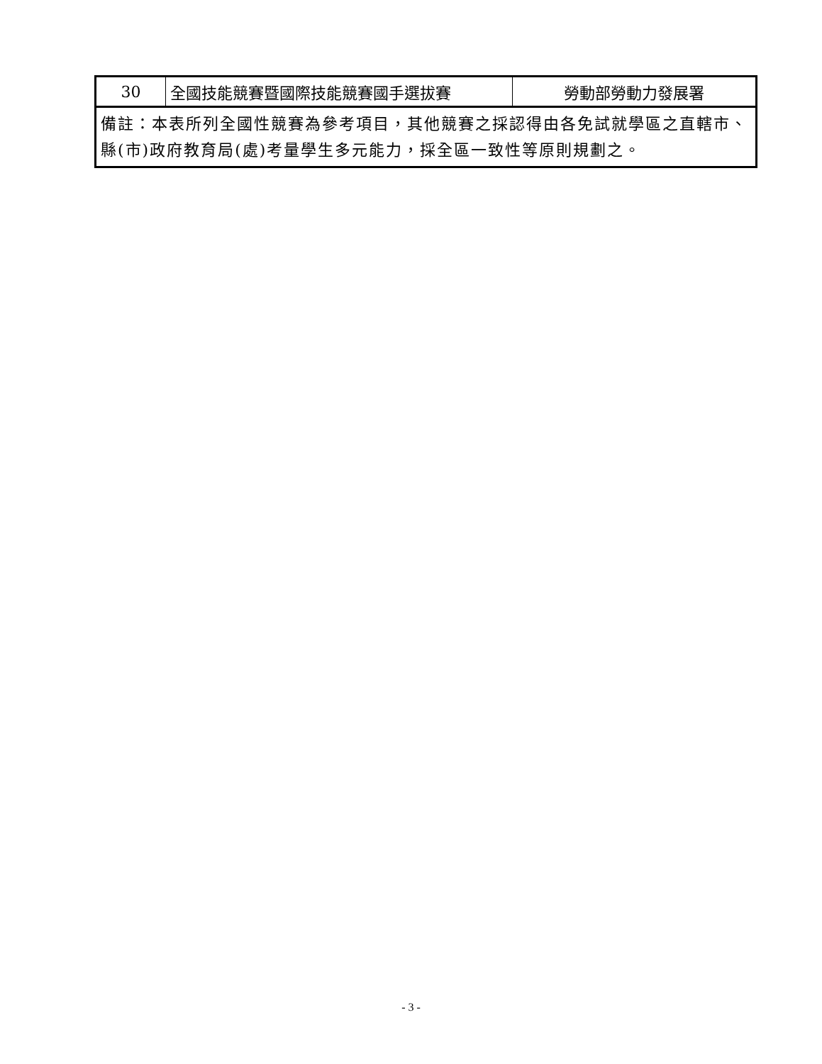| 30 | 全國技能競賽暨國際技能競賽國手選拔賽 | 勞動部勞動力發展署 |
| 備註：本表所列全國性競賽為參考項目，其他競賽之採認得由各免試就學區之直轄市、縣(市)政府教育局(處)考量學生多元能力，採全區一致性等原則規劃之。 | | |
- 3 -